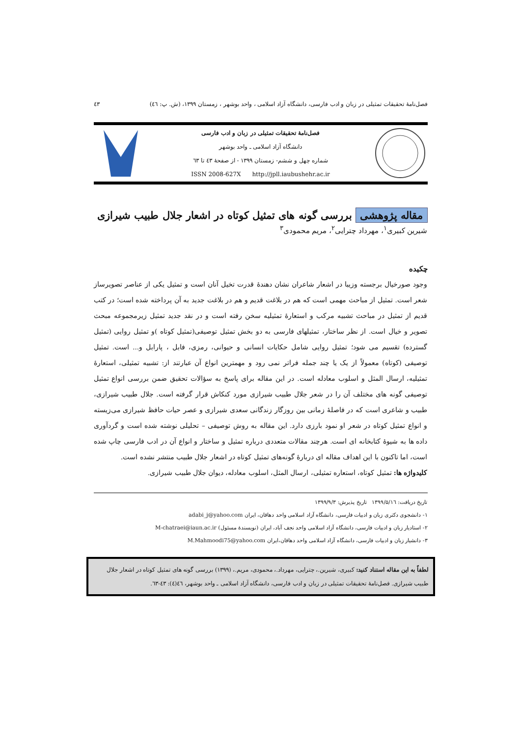فصل‌نامهٔ تحقیقات تمثیلی در زبان و ادب فارسی، دانشگاه آزاد اسلامی ، واحد بوشهر ، زمستان ۱۳۹۹، (ش. پ: ٤٦) ٤٣
فصل‌نامهٔ تحقیقات تمثیلی در زبان و ادب فارسی
دانشگاه آزاد اسلامی ـ واحد بوشهر
شماره چهل و ششم- زمستان ۱۳۹۹ - از صفحهٔ ٤۳ تا ٦۳
ISSN 2008-627X http://jpll.iaubushehr.ac.ir
مقاله پژوهشی بررسی گونه های تمثیل کوتاه در اشعار جلال طبیب شیرازی
شیرین کبیری<sup>۱</sup>، مهرداد چترایی<sup>۲</sup>، مریم محمودی<sup>۳</sup>
چکیده
وجود صورخیال برجسته وزیبا در اشعار شاعران نشان دهندهٔ قدرت تخیل آنان است و تمثیل یکی از عناصر تصویرساز شعر است. تمثیل از مباحث مهمی است که هم در بلاغت قدیم و هم در بلاغت جدید به آن پرداخته شده است؛ در کتب قدیم از تمثیل در مباحث تشبیه مرکب و استعارهٔ تمثیلیه سخن رفته است و در نقد جدید تمثیل زیرمجموعه مبحث تصویر و خیال است. از نظر ساختار، تمثیلهای فارسی به دو بخش تمثیل توصیفی(تمثیل کوتاه )و تمثیل روایی (تمثیل گسترده) تقسیم می شود؛ تمثیل روایی شامل حکایات انسانی و حیوانی، رمزی، فابل ، پارابل و... است. تمثیل توصیفی (کوتاه) معمولاً از یک یا چند جمله فراتر نمی رود و مهمترین انواع آن عبارتند از: تشبیه تمثیلی، استعارهٔ تمثیلیه، ارسال المثل و اسلوب معادله است. در این مقاله برای پاسخ به سؤالات تحقیق ضمن بررسی انواع تمثیل توصیفی گونه های مختلف آن را در شعر جلال طبیب شیرازی مورد کنکاش قرار گرفته است. جلال طبیب شیرازی، طبیب و شاعری است که در فاصلهٔ زمانی بین روزگار زندگانی سعدی شیرازی و عصر حیات حافظ شیرازی می‌زیسته و انواع تمثیل کوتاه در شعر او نمود بارزی دارد. این مقاله به روش توصیفی – تحلیلی نوشته شده است و گردآوری داده ها به شیوهٔ کتابخانه ای است. هرچند مقالات متعددی درباره تمثیل و ساختار و انواع آن در ادب فارسی چاپ شده است، اما تاکنون با این اهداف مقاله ای دربارهٔ گونه‌های تمثیل کوتاه در اشعار جلال طبیب منتشر نشده است.
کلیدواژه ها: تمثیل کوتاه، استعاره تمثیلی، ارسال المثل، اسلوب معادله، دیوان جلال طبیب شیرازی.
تاریخ دریافت: ۱۳۹۹/۵/۱٦ تاریخ پذیرش: ۱۳۹۹/۹/۳
۱- دانشجوی دکتری زبان و ادبیات فارسی، دانشگاه آزاد اسلامی واحد دهاقان، ایران adabi_j@yahoo.com
۲- استادیار زبان و ادبیات فارسی، دانشگاه آزاد اسلامی واحد نجف آباد، ایران (نویسندهٔ مسئول) M-chatraei@iaun.ac.ir
۳- دانشیار زبان و ادبیات فارسی، دانشگاه آزاد اسلامی واحد دهاقان،ایران M.Mahmoodi75@yahoo.com
لطفاً به این مقاله استناد کنید: کبیری، شیرین.، چترایی، مهرداد.، محمودی، مریم.، (۱۳۹۹) بررسی گونه های تمثیل کوتاه در اشعار جلال طبیب شیرازی. فصل‌نامهٔ تحقیقات تمثیلی در زبان و ادب فارسی، دانشگاه آزاد اسلامی ـ واحد بوشهر، ٤٦(٤): ٤۳-٦۳.